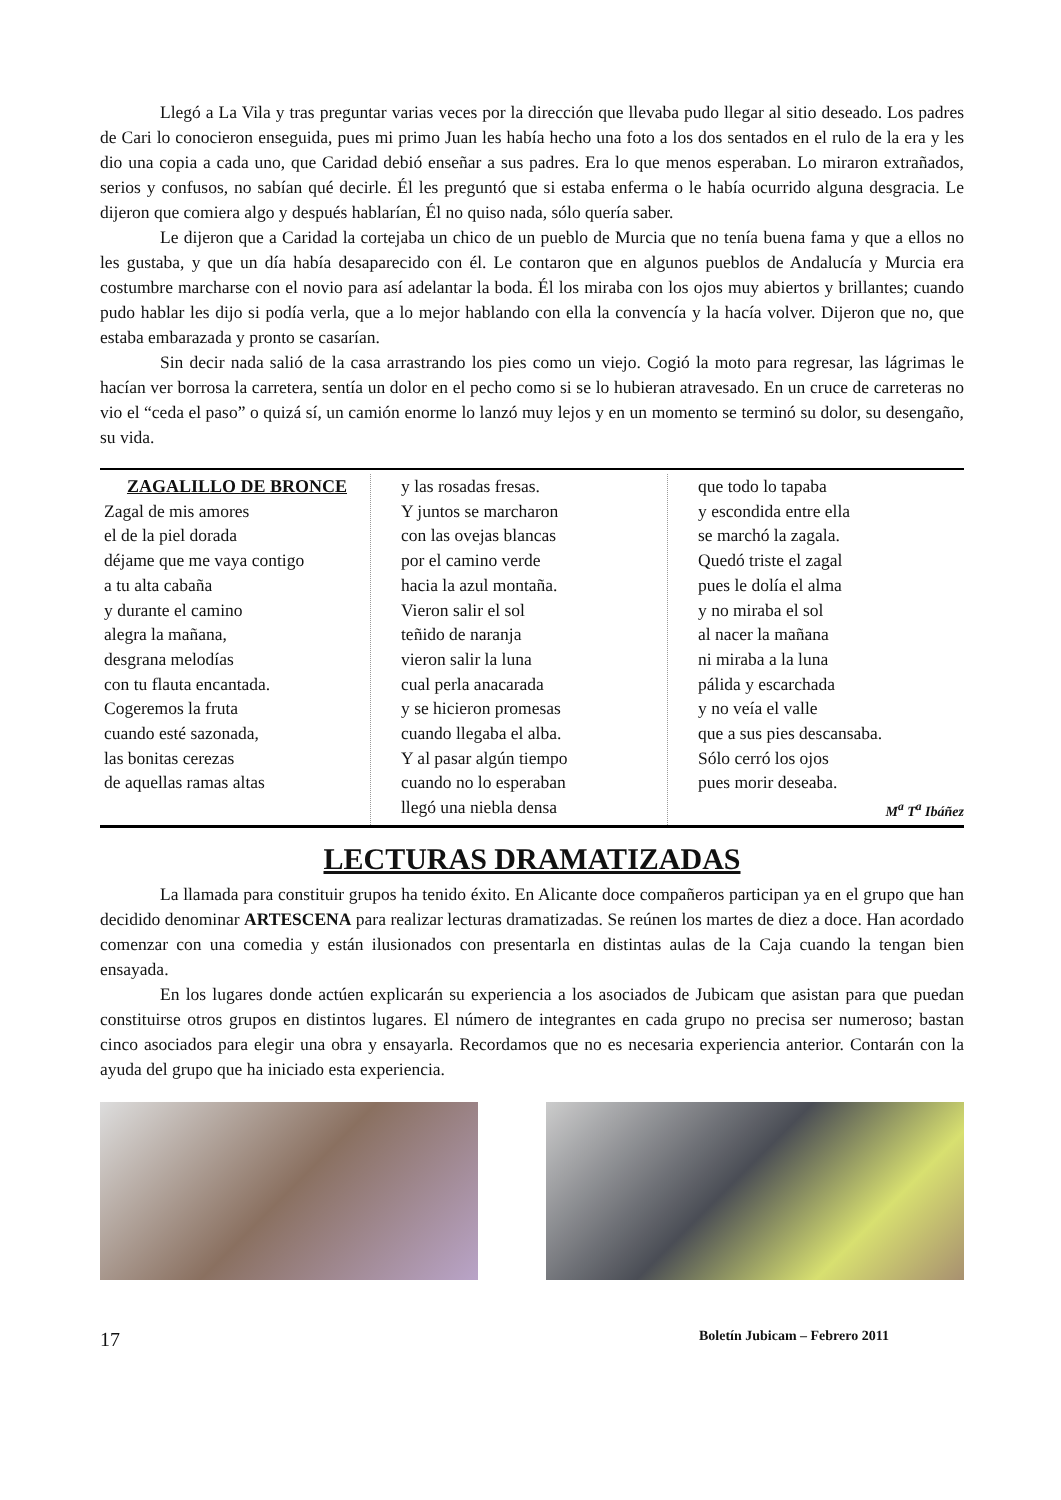Llegó a La Vila y tras preguntar varias veces por la dirección que llevaba pudo llegar al sitio deseado. Los padres de Cari lo conocieron enseguida, pues mi primo Juan les había hecho una foto a los dos sentados en el rulo de la era y les dio una copia a cada uno, que Caridad debió enseñar a sus padres. Era lo que menos esperaban. Lo miraron extrañados, serios y confusos, no sabían qué decirle. Él les preguntó que si estaba enferma o le había ocurrido alguna desgracia. Le dijeron que comiera algo y después hablarían, Él no quiso nada, sólo quería saber.
Le dijeron que a Caridad la cortejaba un chico de un pueblo de Murcia que no tenía buena fama y que a ellos no les gustaba, y que un día había desaparecido con él. Le contaron que en algunos pueblos de Andalucía y Murcia era costumbre marcharse con el novio para así adelantar la boda. Él los miraba con los ojos muy abiertos y brillantes; cuando pudo hablar les dijo si podía verla, que a lo mejor hablando con ella la convencía y la hacía volver. Dijeron que no, que estaba embarazada y pronto se casarían.
Sin decir nada salió de la casa arrastrando los pies como un viejo. Cogió la moto para regresar, las lágrimas le hacían ver borrosa la carretera, sentía un dolor en el pecho como si se lo hubieran atravesado. En un cruce de carreteras no vio el “ceda el paso” o quizá sí, un camión enorme lo lanzó muy lejos y en un momento se terminó su dolor, su desengaño, su vida.
ZAGALILLO DE BRONCE
Zagal de mis amores
el de la piel dorada
déjame que me vaya contigo
a tu alta cabaña
y durante el camino
alegra la mañana,
desgrana melodías
con tu flauta encantada.
Cogeremos la fruta
cuando esté sazonada,
las bonitas cerezas
de aquellas ramas altas
y las rosadas fresas.
Y juntos se marcharon
con las ovejas blancas
por el camino verde
hacia la azul montaña.
Vieron salir el sol
teñido de naranja
vieron salir la luna
cual perla anacarada
y se hicieron promesas
cuando llegaba el alba.
Y al pasar algún tiempo
cuando no lo esperaban
llegó una niebla densa
que todo lo tapaba
y escondida entre ella
se marchó la zagala.
Quedó triste el zagal
pues le dolía el alma
y no miraba el sol
al nacer la mañana
ni miraba a la luna
pálida y escarchada
y no veía el valle
que a sus pies descansaba.
Sólo cerró los ojos
pues morir deseaba.
M<sup>a</sup> T<sup>a</sup> Ibáñez
LECTURAS DRAMATIZADAS
La llamada para constituir grupos ha tenido éxito. En Alicante doce compañeros participan ya en el grupo que han decidido denominar ARTESCENA para realizar lecturas dramatizadas. Se reúnen los martes de diez a doce. Han acordado comenzar con una comedia y están ilusionados con presentarla en distintas aulas de la Caja cuando la tengan bien ensayada.
En los lugares donde actúen explicarán su experiencia a los asociados de Jubicam que asistan para que puedan constituirse otros grupos en distintos lugares. El número de integrantes en cada grupo no precisa ser numeroso; bastan cinco asociados para elegir una obra y ensayarla. Recordamos que no es necesaria experiencia anterior. Contarán con la ayuda del grupo que ha iniciado esta experiencia.
17 Boletín Jubicam – Febrero 2011